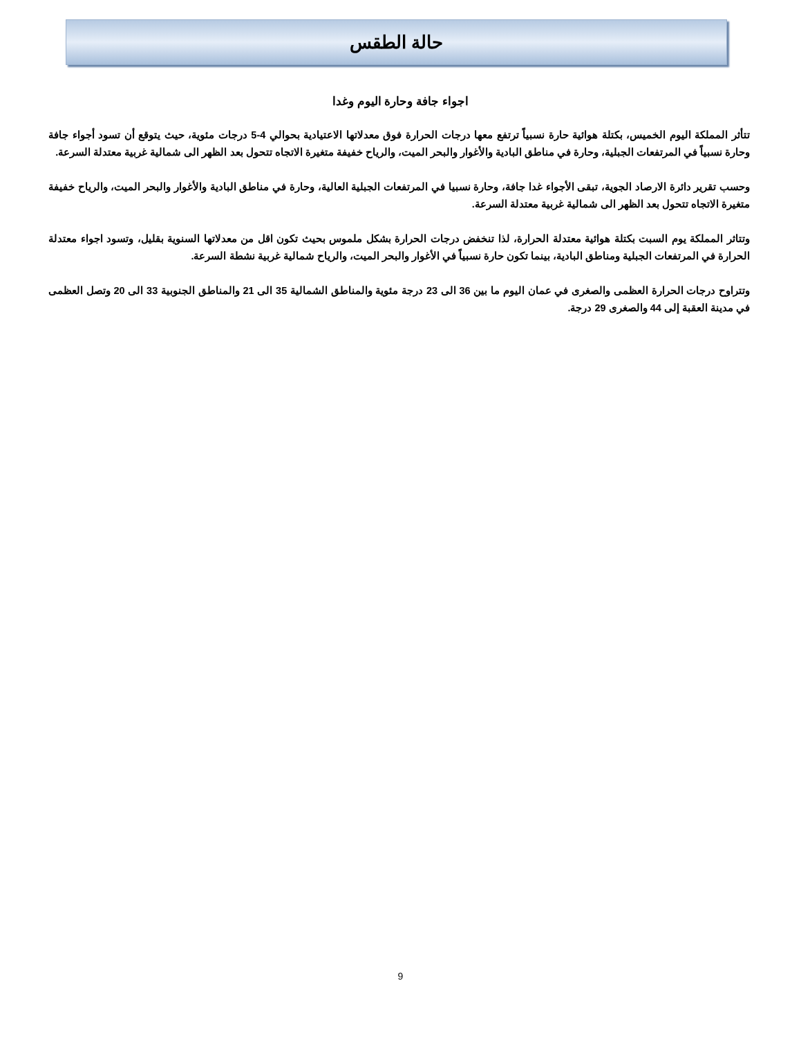حالة الطقس
اجواء جافة وحارة اليوم وغدا
تتأثر المملكة اليوم الخميس، بكتلة هوائية حارة نسبياً ترتفع معها درجات الحرارة فوق معدلاتها الاعتيادية بحوالي 4-5 درجات مئوية، حيث يتوقع أن تسود أجواء جافة وحارة نسبياً في المرتفعات الجبلية، وحارة في مناطق البادية والأغوار والبحر الميت، والرياح خفيفة متغيرة الاتجاه تتحول بعد الظهر الى شمالية غربية معتدلة السرعة.
وحسب تقرير دائرة الارصاد الجوية، تبقى الأجواء غدا جافة، وحارة نسبيا في المرتفعات الجبلية العالية، وحارة في مناطق البادية والأغوار والبحر الميت، والرياح خفيفة متغيرة الاتجاه تتحول بعد الظهر الى شمالية غربية معتدلة السرعة.
وتتاثر المملكة يوم السبت بكتلة هوائية معتدلة الحرارة، لذا تنخفض درجات الحرارة بشكل ملموس بحيث تكون اقل من معدلاتها السنوية بقليل، وتسود اجواء معتدلة الحرارة في المرتفعات الجبلية ومناطق البادية، بينما تكون حارة نسبياً في الأغوار والبحر الميت، والرياح شمالية غربية نشطة السرعة.
وتتراوح درجات الحرارة العظمى والصغرى في عمان اليوم ما بين 36 الى 23 درجة مئوية والمناطق الشمالية 35 الى 21 والمناطق الجنوبية 33 الى 20 وتصل العظمى في مدينة العقبة إلى 44 والصغرى 29 درجة.
9